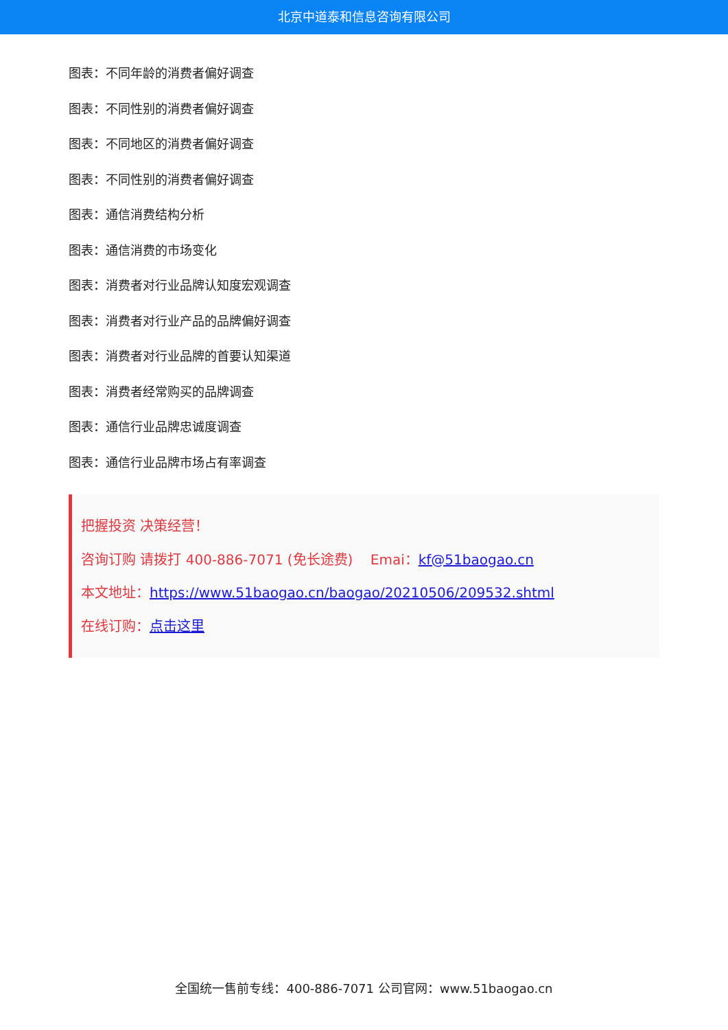北京中道泰和信息咨询有限公司
图表：不同年龄的消费者偏好调查
图表：不同性别的消费者偏好调查
图表：不同地区的消费者偏好调查
图表：不同性别的消费者偏好调查
图表：通信消费结构分析
图表：通信消费的市场变化
图表：消费者对行业品牌认知度宏观调查
图表：消费者对行业产品的品牌偏好调查
图表：消费者对行业品牌的首要认知渠道
图表：消费者经常购买的品牌调查
图表：通信行业品牌忠诚度调查
图表：通信行业品牌市场占有率调查
把握投资 决策经营！
咨询订购 请拨打 400-886-7071 (免长途费) Emai：kf@51baogao.cn
本文地址：https://www.51baogao.cn/baogao/20210506/209532.shtml
在线订购：点击这里
全国统一售前专线：400-886-7071 公司官网：www.51baogao.cn